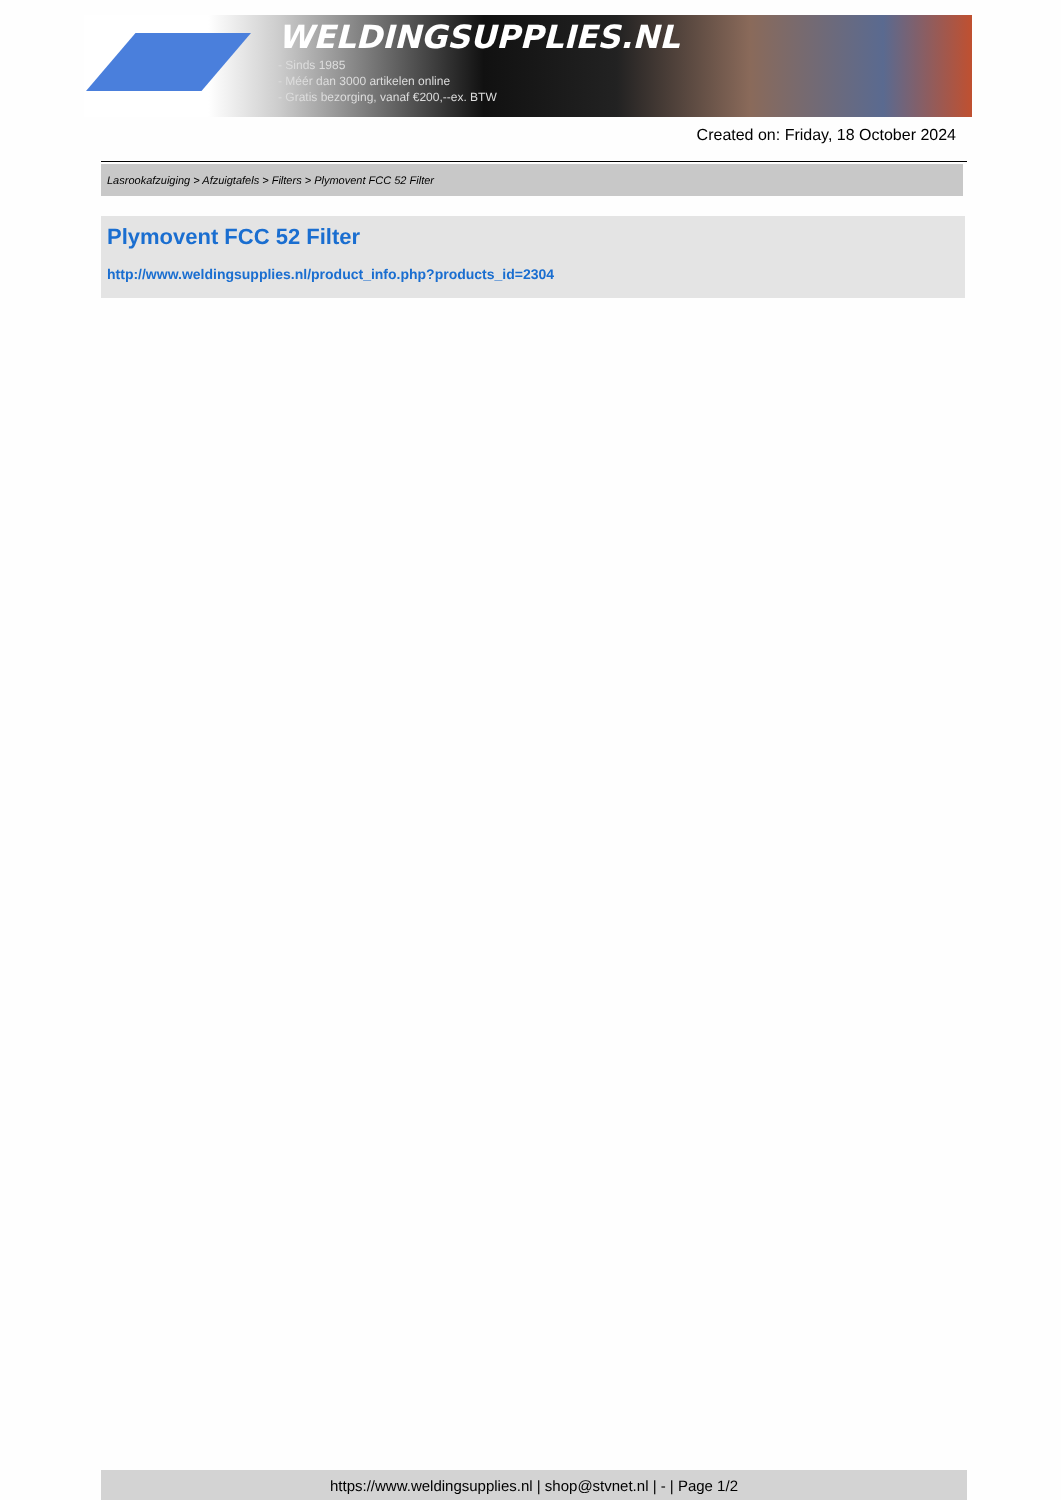WELDINGSUPPLIES.NL
- Sinds 1985
- Méér dan 3000 artikelen online
- Gratis bezorging, vanaf €200,--ex. BTW
Created on: Friday, 18 October 2024
Lasrookafzuiging > Afzuigtafels > Filters > Plymovent FCC 52 Filter
Plymovent FCC 52 Filter
http://www.weldingsupplies.nl/product_info.php?products_id=2304
https://www.weldingsupplies.nl | shop@stvnet.nl | - | Page 1/2